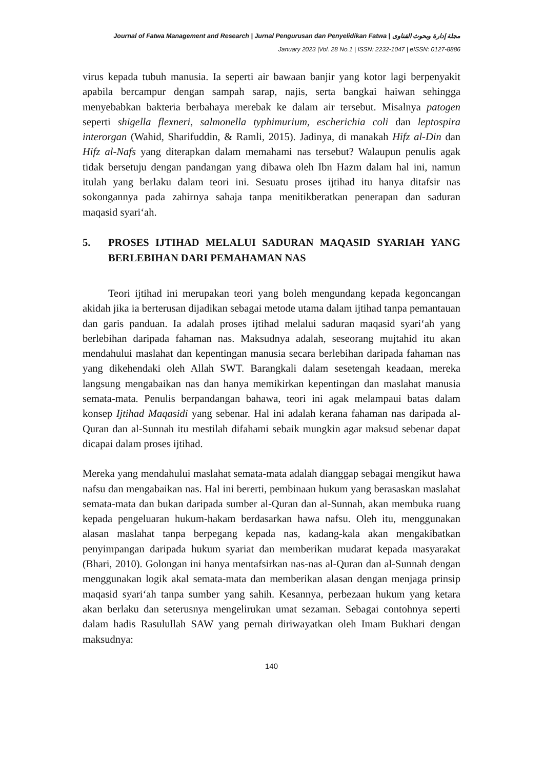Journal of Fatwa Management and Research | Jurnal Pengurusan dan Penyelidikan Fatwa | مجلة إدارة وبحوث الفتاوى
January 2023 |Vol. 28 No.1 | ISSN: 2232-1047 | eISSN: 0127-8886
virus kepada tubuh manusia. Ia seperti air bawaan banjir yang kotor lagi berpenyakit apabila bercampur dengan sampah sarap, najis, serta bangkai haiwan sehingga menyebabkan bakteria berbahaya merebak ke dalam air tersebut. Misalnya patogen seperti shigella flexneri, salmonella typhimurium, escherichia coli dan leptospira interorgan (Wahid, Sharifuddin, & Ramli, 2015). Jadinya, di manakah Hifz al-Din dan Hifz al-Nafs yang diterapkan dalam memahami nas tersebut? Walaupun penulis agak tidak bersetuju dengan pandangan yang dibawa oleh Ibn Hazm dalam hal ini, namun itulah yang berlaku dalam teori ini. Sesuatu proses ijtihad itu hanya ditafsir nas sokongannya pada zahirnya sahaja tanpa menitikberatkan penerapan dan saduran maqasid syari‘ah.
5. PROSES IJTIHAD MELALUI SADURAN MAQASID SYARIAH YANG BERLEBIHAN DARI PEMAHAMAN NAS
Teori ijtihad ini merupakan teori yang boleh mengundang kepada kegoncangan akidah jika ia berterusan dijadikan sebagai metode utama dalam ijtihad tanpa pemantauan dan garis panduan. Ia adalah proses ijtihad melalui saduran maqasid syari‘ah yang berlebihan daripada fahaman nas. Maksudnya adalah, seseorang mujtahid itu akan mendahului maslahat dan kepentingan manusia secara berlebihan daripada fahaman nas yang dikehendaki oleh Allah SWT. Barangkali dalam sesetengah keadaan, mereka langsung mengabaikan nas dan hanya memikirkan kepentingan dan maslahat manusia semata-mata. Penulis berpandangan bahawa, teori ini agak melampaui batas dalam konsep Ijtihad Maqasidi yang sebenar. Hal ini adalah kerana fahaman nas daripada al-Quran dan al-Sunnah itu mestilah difahami sebaik mungkin agar maksud sebenar dapat dicapai dalam proses ijtihad.
Mereka yang mendahului maslahat semata-mata adalah dianggap sebagai mengikut hawa nafsu dan mengabaikan nas. Hal ini bererti, pembinaan hukum yang berasaskan maslahat semata-mata dan bukan daripada sumber al-Quran dan al-Sunnah, akan membuka ruang kepada pengeluaran hukum-hakam berdasarkan hawa nafsu. Oleh itu, menggunakan alasan maslahat tanpa berpegang kepada nas, kadang-kala akan mengakibatkan penyimpangan daripada hukum syariat dan memberikan mudarat kepada masyarakat (Bhari, 2010). Golongan ini hanya mentafsirkan nas-nas al-Quran dan al-Sunnah dengan menggunakan logik akal semata-mata dan memberikan alasan dengan menjaga prinsip maqasid syari‘ah tanpa sumber yang sahih. Kesannya, perbezaan hukum yang ketara akan berlaku dan seterusnya mengelirukan umat sezaman. Sebagai contohnya seperti dalam hadis Rasulullah SAW yang pernah diriwayatkan oleh Imam Bukhari dengan maksudnya:
140